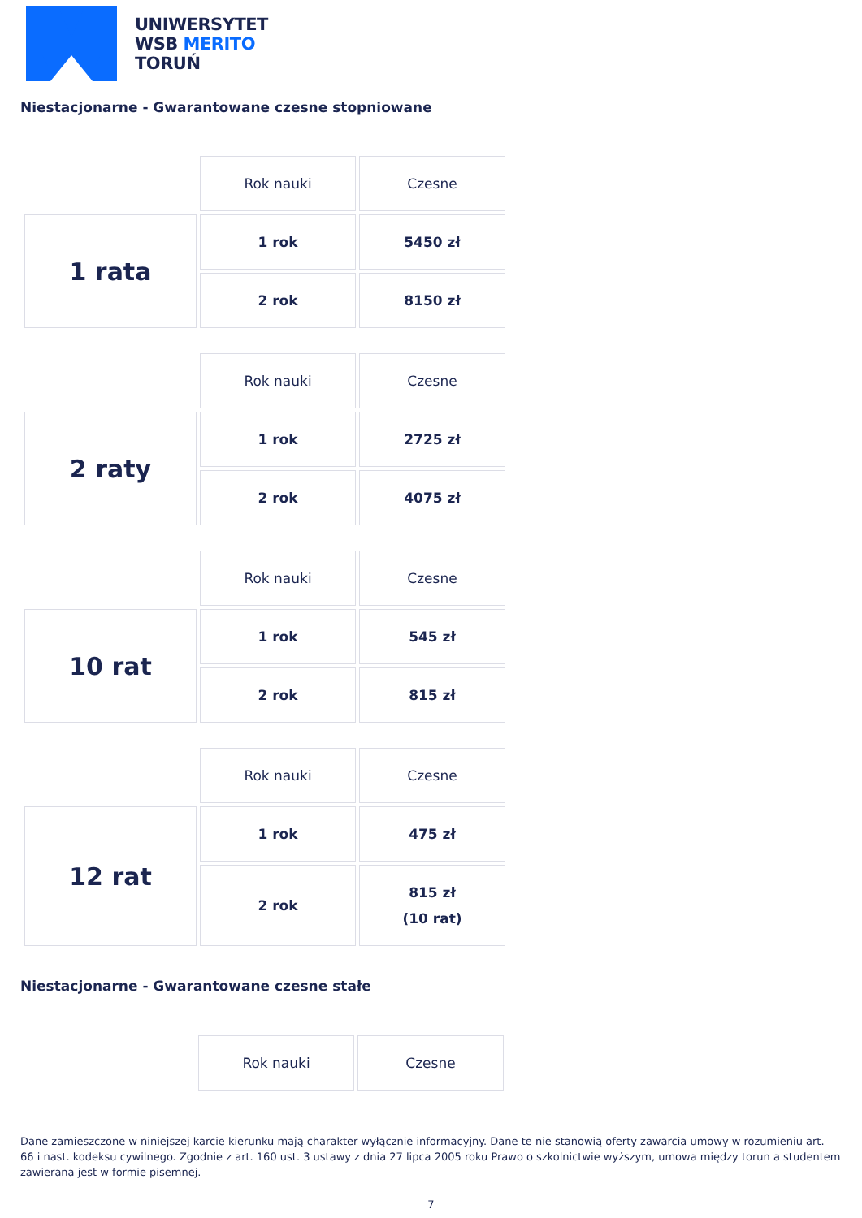UNIWERSYTET
WSB MERITO
TORUŃ
Niestacjonarne - Gwarantowane czesne stopniowane
| | Rok nauki | Czesne |
| 1 rata | 1 rok | 5450 zł |
| | 2 rok | 8150 zł |
| | Rok nauki | Czesne |
| 2 raty | 1 rok | 2725 zł |
| | 2 rok | 4075 zł |
| | Rok nauki | Czesne |
| 10 rat | 1 rok | 545 zł |
| | 2 rok | 815 zł |
| | Rok nauki | Czesne |
| 12 rat | 1 rok | 475 zł |
| | 2 rok | 815 zł (10 rat) |
Niestacjonarne - Gwarantowane czesne stałe
| | Rok nauki | Czesne |
Dane zamieszczone w niniejszej karcie kierunku mają charakter wyłącznie informacyjny. Dane te nie stanowią oferty zawarcia umowy w rozumieniu art. 66 i nast. kodeksu cywilnego. Zgodnie z art. 160 ust. 3 ustawy z dnia 27 lipca 2005 roku Prawo o szkolnictwie wyższym, umowa między torun a studentem zawierana jest w formie pisemnej.
7